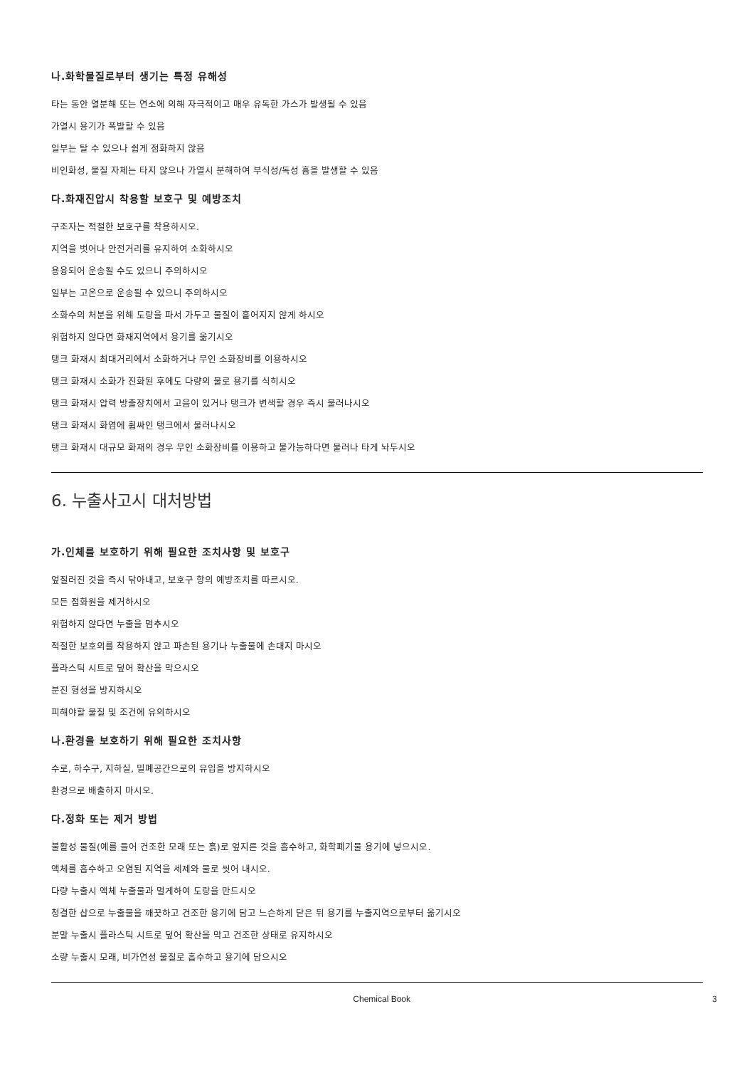나.화학물질로부터 생기는 특정 유해성
타는 동안 열분해 또는 연소에 의해 자극적이고 매우 유독한 가스가 발생될 수 있음
가열시 용기가 폭발할 수 있음
일부는 탈 수 있으나 쉽게 점화하지 않음
비인화성, 물질 자체는 타지 않으나 가열시 분해하여 부식성/독성 흄을 발생할 수 있음
다.화재진압시 착용할 보호구 및 예방조치
구조자는 적절한 보호구를 착용하시오.
지역을 벗어나 안전거리를 유지하여 소화하시오
용융되어 운송될 수도 있으니 주의하시오
일부는 고온으로 운송될 수 있으니 주의하시오
소화수의 처분을 위해 도랑을 파서 가두고 물질이 흩어지지 않게 하시오
위험하지 않다면 화재지역에서 용기를 옮기시오
탱크 화재시 최대거리에서 소화하거나 무인 소화장비를 이용하시오
탱크 화재시 소화가 진화된 후에도 다량의 물로 용기를 식히시오
탱크 화재시 압력 방출장치에서 고음이 있거나 탱크가 변색할 경우 즉시 물러나시오
탱크 화재시 화염에 휩싸인 탱크에서 물러나시오
탱크 화재시 대규모 화재의 경우 무인 소화장비를 이용하고 불가능하다면 물러나 타게 놔두시오
6. 누출사고시 대처방법
가.인체를 보호하기 위해 필요한 조치사항 및 보호구
엎질러진 것을 즉시 닦아내고, 보호구 항의 예방조치를 따르시오.
모든 점화원을 제거하시오
위험하지 않다면 누출을 멈추시오
적절한 보호의를 착용하지 않고 파손된 용기나 누출물에 손대지 마시오
플라스틱 시트로 덮어 확산을 막으시오
분진 형성을 방지하시오
피해야할 물질 및 조건에 유의하시오
나.환경을 보호하기 위해 필요한 조치사항
수로, 하수구, 지하실, 밀폐공간으로의 유입을 방지하시오
환경으로 배출하지 마시오.
다.정화 또는 제거 방법
불활성 물질(예를 들어 건조한 모래 또는 흙)로 엎지른 것을 흡수하고, 화학폐기물 용기에 넣으시오.
액체를 흡수하고 오염된 지역을 세제와 물로 씻어 내시오.
다량 누출시 액체 누출물과 멀게하여 도랑을 만드시오
청결한 삽으로 누출물을 깨끗하고 건조한 용기에 담고 느슨하게 닫은 뒤 용기를 누출지역으로부터 옮기시오
분말 누출시 플라스틱 시트로 덮어 확산을 막고 건조한 상태로 유지하시오
소량 누출시 모래, 비가연성 물질로 흡수하고 용기에 담으시오
Chemical Book 3